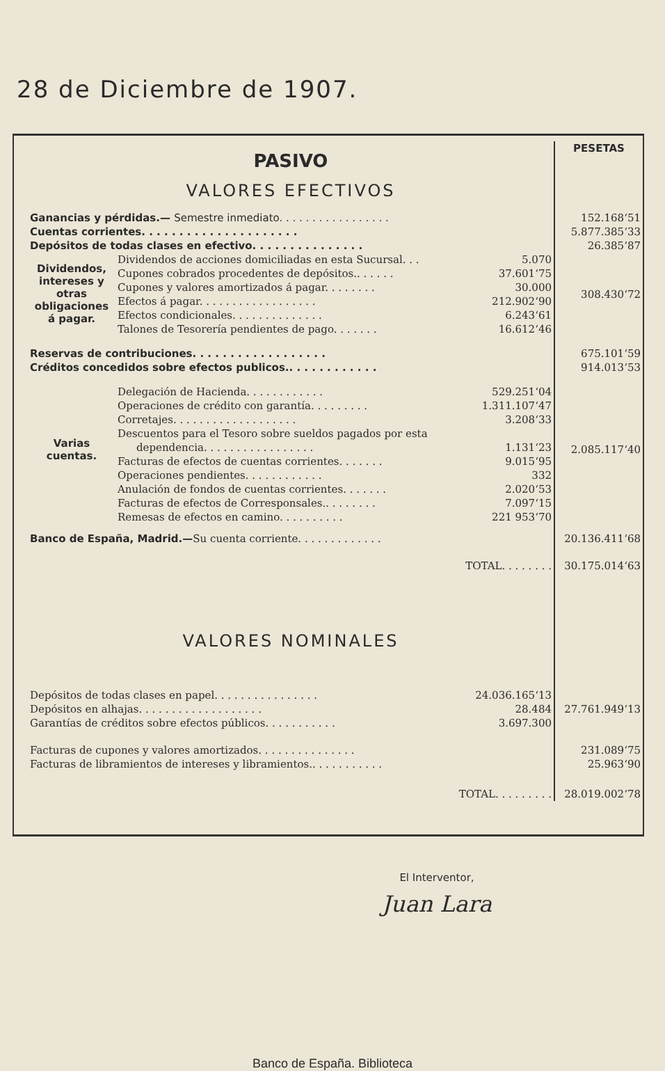28 de Diciembre de 1907.
| PASIVO VALORES EFECTIVOS | | | PESETAS |
| Ganancias y pérdidas.— Semestre inmediato. . . . . . . . . . . . . . . . . | | | 152.168‘51 |
| Cuentas corrientes. . . . . . . . . . . . . . . . . . . . . | | | 5.877.385‘33 |
| Depósitos de todas clases en efectivo. . . . . . . . . . . . . . . | | | 26.385‘87 |
| Dividendos, intereses y otras obligaciones á pagar. | Dividendos de acciones domiciliadas en esta Sucursal. . . | 5.070 | 308.430‘72 |
| | Cupones cobrados procedentes de depósitos.. . . . . . | 37.601‘75 | |
| | Cupones y valores amortizados á pagar. . . . . . . . | 30.000 | |
| | Efectos á pagar. . . . . . . . . . . . . . . . . . | 212.902‘90 | |
| | Efectos condicionales. . . . . . . . . . . . . . | 6.243‘61 | |
| | Talones de Tesorería pendientes de pago. . . . . . . | 16.612‘46 | |
| Reservas de contribuciones. . . . . . . . . . . . . . . . . . | | | 675.101‘59 |
| Créditos concedidos sobre efectos publicos.. . . . . . . . . . . . | | | 914.013‘53 |
| Varias cuentas. | Delegación de Hacienda. . . . . . . . . . . . | 529.251‘04 | 2.085.117‘40 |
| | Operaciones de crédito con garantía. . . . . . . . . | 1.311.107‘47 | |
| | Corretajes. . . . . . . . . . . . . . . . . . . | 3.208‘33 | |
| | Descuentos para el Tesoro sobre sueldos pagados por esta | | |
| | dependencia. . . . . . . . . . . . . . . . . | 1.131‘23 | |
| | Facturas de efectos de cuentas corrientes. . . . . . . | 9.015‘95 | |
| | Operaciones pendientes. . . . . . . . . . . . | 332 | |
| | Anulación de fondos de cuentas corrientes. . . . . . . | 2.020‘53 | |
| | Facturas de efectos de Corresponsales.. . . . . . . . | 7.097‘15 | |
| | Remesas de efectos en camino. . . . . . . . . . | 221 953‘70 | |
| Banco de España, Madrid.— Su cuenta corriente. . . . . . . . . . . . . | | | 20.136.411‘68 |
| TOTAL. . . . . . . . | | | 30.175.014‘63 |
| VALORES NOMINALES | | | |
| Depósitos de todas clases en papel. . . . . . . . . . . . . . . . | | 24.036.165‘13 | 27.761.949‘13 |
| Depósitos en alhajas. . . . . . . . . . . . . . . . . . . | | 28.484 | |
| Garantías de créditos sobre efectos públicos. . . . . . . . . . . | | 3.697.300 | |
| Facturas de cupones y valores amortizados. . . . . . . . . . . . . . . | | | 231.089‘75 |
| Facturas de libramientos de intereses y libramientos.. . . . . . . . . . . | | | 25.963‘90 |
| TOTAL. . . . . . . . . | | | 28.019.002‘78 |
El Interventor,
Juan Lara
Banco de España. Biblioteca